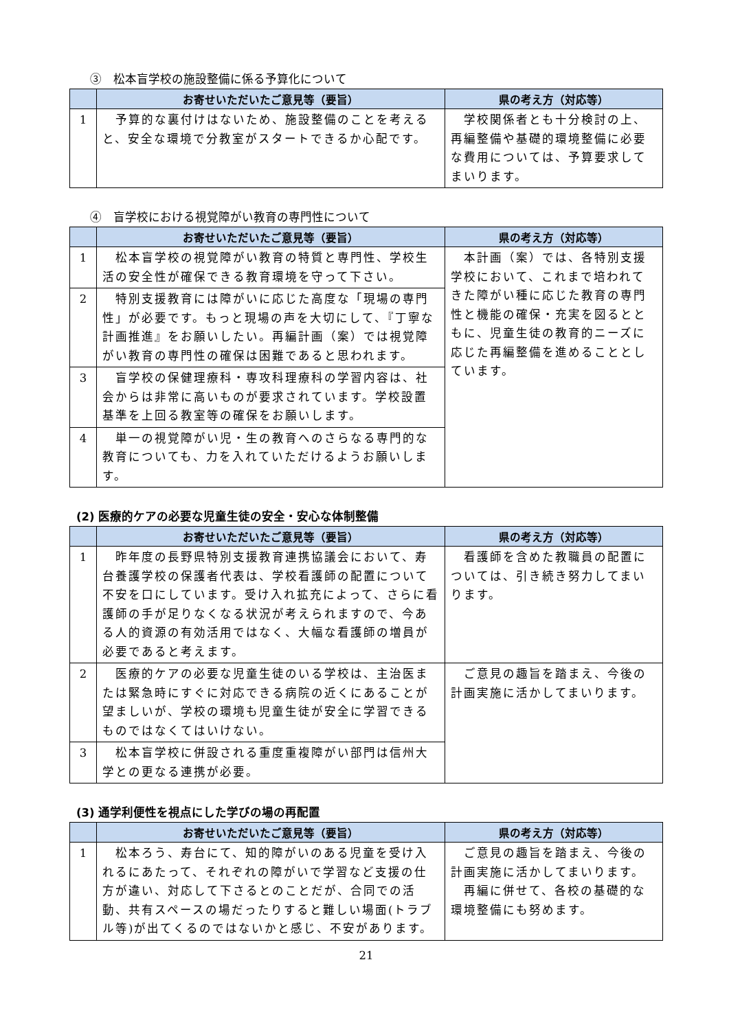③　松本盲学校の施設整備に係る予算化について
| | お寄せいただいたご意見等（要旨） | 県の考え方（対応等） |
| --- | --- | --- |
| 1 | 予算的な裏付けはないため、施設整備のことを考えると、安全な環境で分教室がスタートできるか心配です。 | 学校関係者とも十分検討の上、再編整備や基礎的環境整備に必要な費用については、予算要求してまいります。 |
④　盲学校における視覚障がい教育の専門性について
| | お寄せいただいたご意見等（要旨） | 県の考え方（対応等） |
| --- | --- | --- |
| 1 | 松本盲学校の視覚障がい教育の特質と専門性、学校生活の安全性が確保できる教育環境を守って下さい。 | 本計画（案）では、各特別支援学校において、これまで培われてきた障がい種に応じた教育の専門性と機能の確保・充実を図るとともに、児童生徒の教育的ニーズに応じた再編整備を進めることとしています。 |
| 2 | 特別支援教育には障がいに応じた高度な「現場の専門性」が必要です。もっと現場の声を大切にして、『丁寧な計画推進』をお願いしたい。再編計画（案）では視覚障がい教育の専門性の確保は困難であると思われます。 | |
| 3 | 盲学校の保健理療科・専攻科理療科の学習内容は、社会からは非常に高いものが要求されています。学校設置基準を上回る教室等の確保をお願いします。 | |
| 4 | 単一の視覚障がい児・生の教育へのさらなる専門的な教育についても、力を入れていただけるようお願いします。 | |
(2) 医療的ケアの必要な児童生徒の安全・安心な体制整備
| | お寄せいただいたご意見等（要旨） | 県の考え方（対応等） |
| --- | --- | --- |
| 1 | 昨年度の長野県特別支援教育連携協議会において、寿台養護学校の保護者代表は、学校看護師の配置について不安を口にしています。受け入れ拡充によって、さらに看護師の手が足りなくなる状況が考えられますので、今ある人的資源の有効活用ではなく、大幅な看護師の増員が必要であると考えます。 | 看護師を含めた教職員の配置については、引き続き努力してまいります。 |
| 2 | 医療的ケアの必要な児童生徒のいる学校は、主治医または緊急時にすぐに対応できる病院の近くにあることが望ましいが、学校の環境も児童生徒が安全に学習できるものではなくてはいけない。 | ご意見の趣旨を踏まえ、今後の計画実施に活かしてまいります。 |
| 3 | 松本盲学校に併設される重度重複障がい部門は信州大学との更なる連携が必要。 | |
(3) 通学利便性を視点にした学びの場の再配置
| | お寄せいただいたご意見等（要旨） | 県の考え方（対応等） |
| --- | --- | --- |
| 1 | 松本ろう、寿台にて、知的障がいのある児童を受け入れるにあたって、それぞれの障がいで学習など支援の仕方が違い、対応して下さるとのことだが、合同での活動、共有スペースの場だったりすると難しい場面(トラブル等)が出てくるのではないかと感じ、不安があります。 | ご意見の趣旨を踏まえ、今後の計画実施に活かしてまいります。 再編に併せて、各校の基礎的な環境整備にも努めます。 |
21